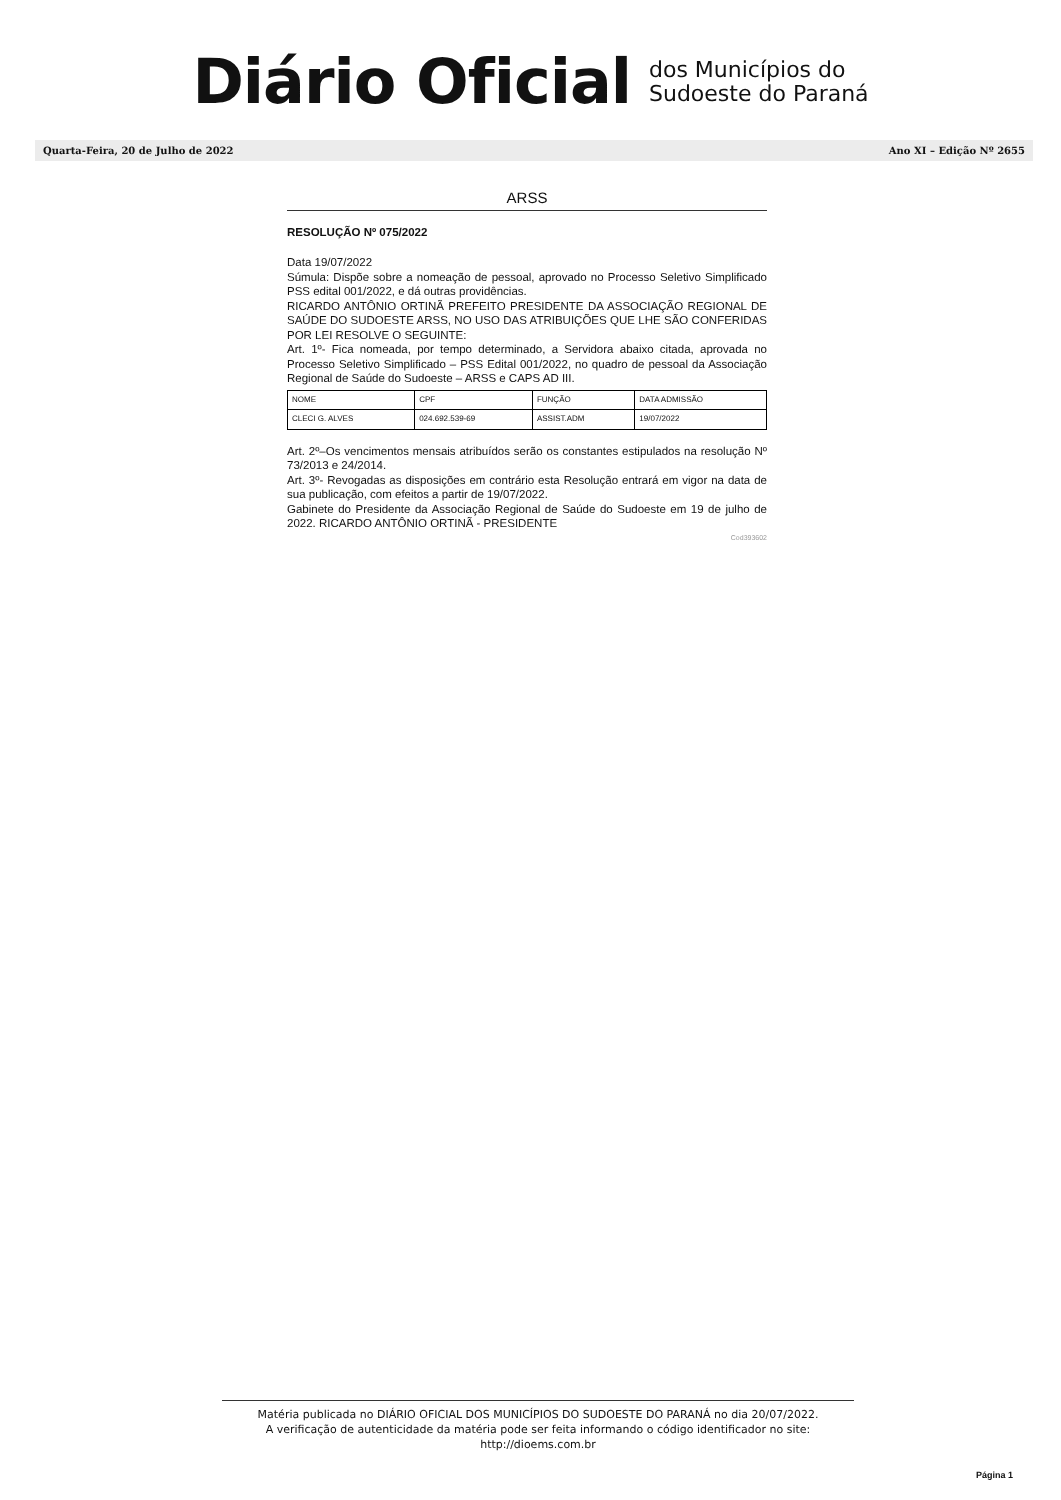Diário Oficial
dos Municípios do
Sudoeste do Paraná
Quarta-Feira, 20 de Julho de 2022 Ano XI – Edição Nº 2655
ARSS
RESOLUÇÃO Nº 075/2022
Data 19/07/2022
Súmula: Dispõe sobre a nomeação de pessoal, aprovado no Processo Seletivo Simplificado PSS edital 001/2022, e dá outras providências.
RICARDO ANTÔNIO ORTINÃ PREFEITO PRESIDENTE DA ASSOCIAÇÃO REGIONAL DE SAÚDE DO SUDOESTE ARSS, NO USO DAS ATRIBUIÇÕES QUE LHE SÃO CONFERIDAS POR LEI RESOLVE O SEGUINTE:
Art. 1º- Fica nomeada, por tempo determinado, a Servidora abaixo citada, aprovada no Processo Seletivo Simplificado – PSS Edital 001/2022, no quadro de pessoal da Associação Regional de Saúde do Sudoeste – ARSS e CAPS AD III.
| NOME | CPF | FUNÇÃO | DATA ADMISSÃO |
| CLECI G. ALVES | 024.692.539-69 | ASSIST.ADM | 19/07/2022 |
Art. 2º–Os vencimentos mensais atribuídos serão os constantes estipulados na resolução Nº 73/2013 e 24/2014.
Art. 3º- Revogadas as disposições em contrário esta Resolução entrará em vigor na data de sua publicação, com efeitos a partir de 19/07/2022.
Gabinete do Presidente da Associação Regional de Saúde do Sudoeste em 19 de julho de 2022. RICARDO ANTÔNIO ORTINÃ - PRESIDENTE
Cod393602
Matéria publicada no DIÁRIO OFICIAL DOS MUNICÍPIOS DO SUDOESTE DO PARANÁ no dia 20/07/2022.
A verificação de autenticidade da matéria pode ser feita informando o código identificador no site:
http://dioems.com.br
Página 1